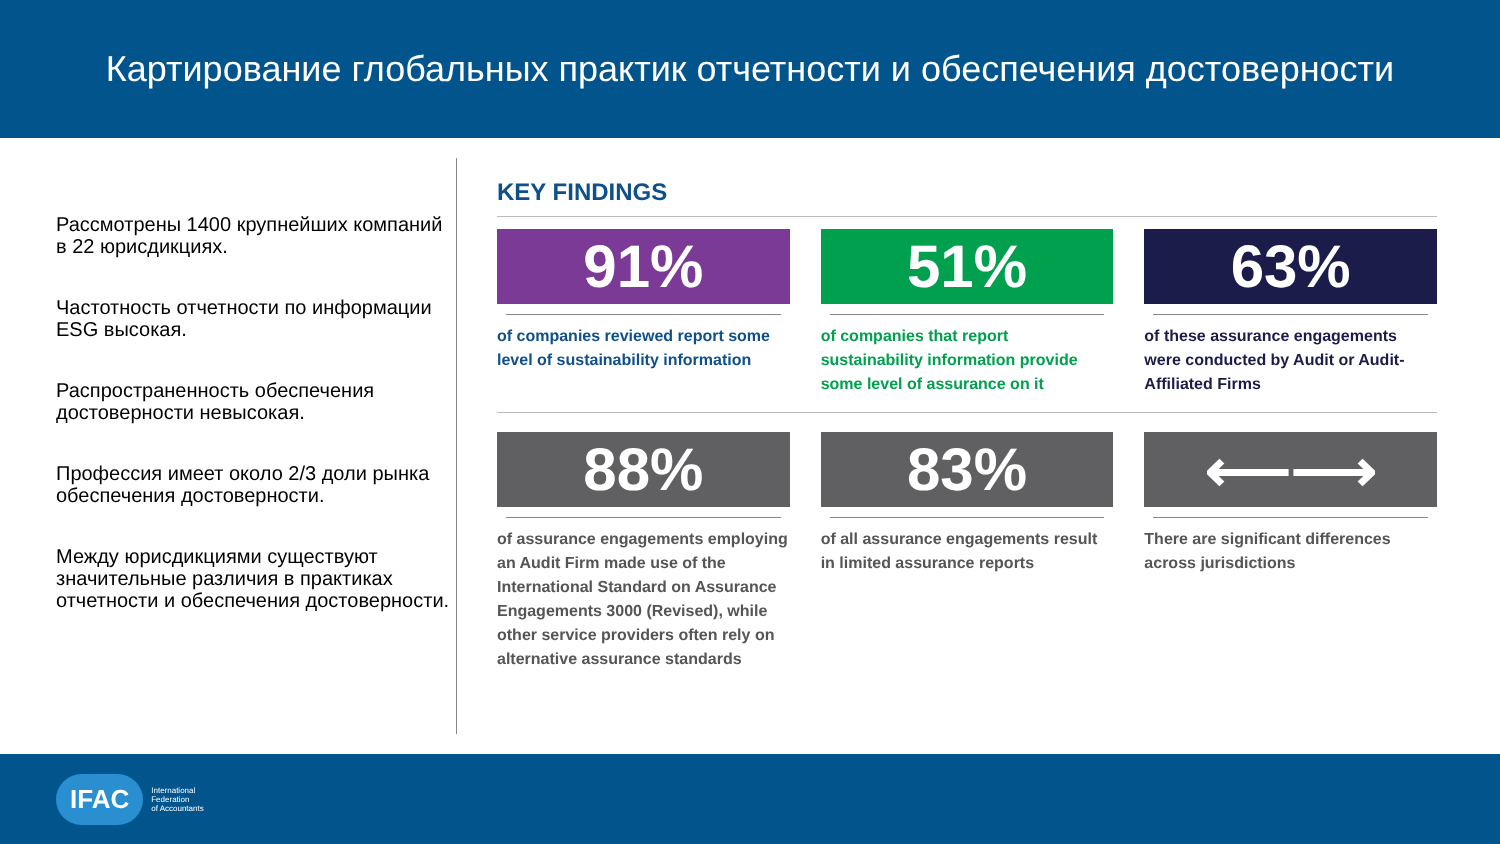Картирование глобальных практик отчетности и обеспечения достоверности
Рассмотрены 1400 крупнейших компаний в 22 юрисдикциях.
Частотность отчетности по информации ESG высокая.
Распространенность обеспечения достоверности невысокая.
Профессия имеет около 2/3 доли рынка обеспечения достоверности.
Между юрисдикциями существуют значительные различия в практиках отчетности и обеспечения достоверности.
KEY FINDINGS
91%
of companies reviewed report some level of sustainability information
51%
of companies that report sustainability information provide some level of assurance on it
63%
of these assurance engagements were conducted by Audit or Audit-Affiliated Firms
88%
of assurance engagements employing an Audit Firm made use of the International Standard on Assurance Engagements 3000 (Revised), while other service providers often rely on alternative assurance standards
83%
of all assurance engagements result in limited assurance reports
⟵⟶
There are significant differences across jurisdictions
IFAC International
Federation
of Accountants